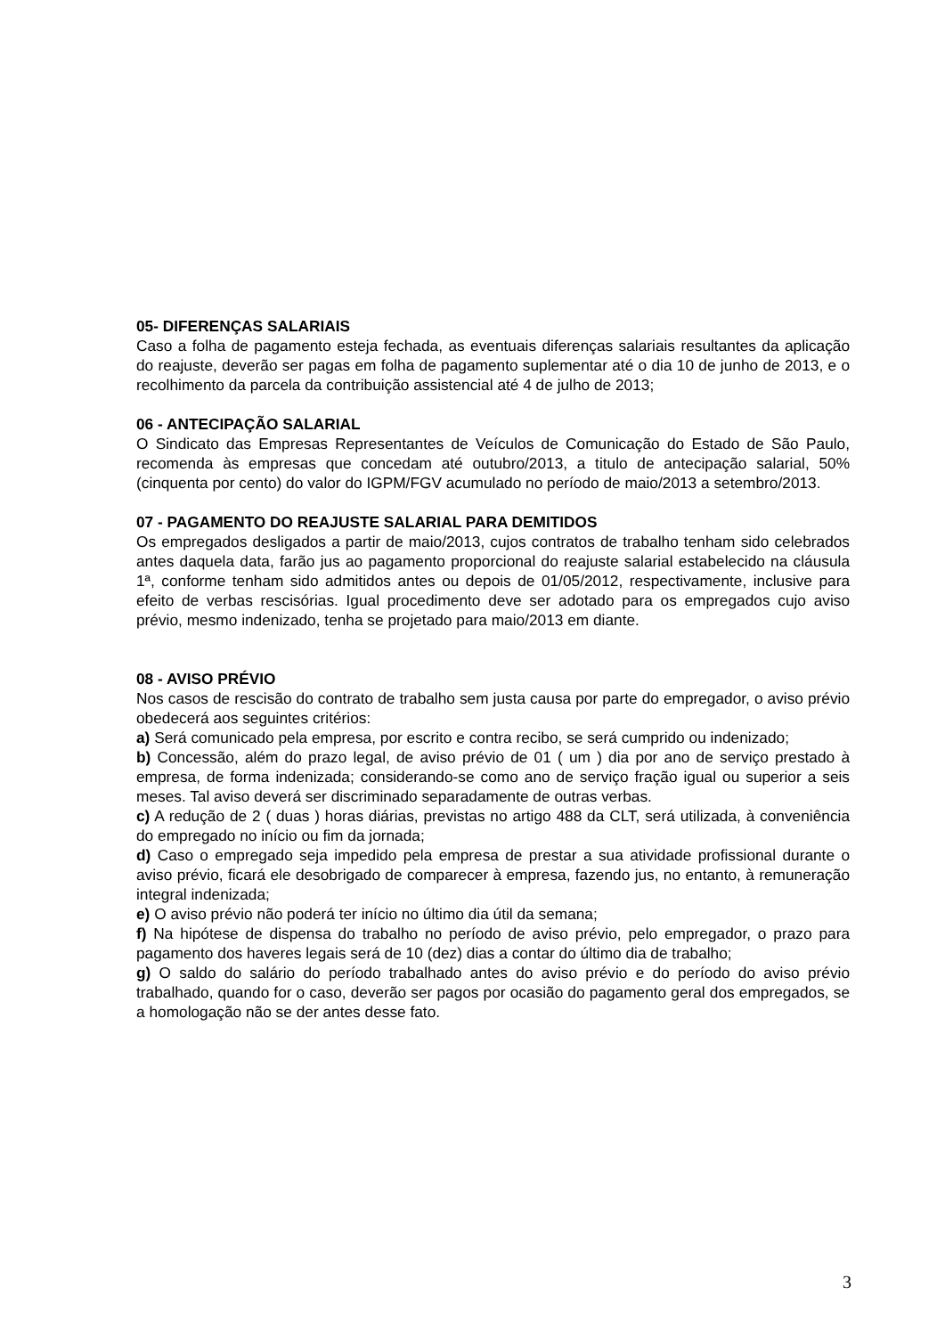05- DIFERENÇAS SALARIAIS
Caso a folha de pagamento esteja fechada, as eventuais diferenças salariais resultantes da aplicação do reajuste, deverão ser pagas em folha de pagamento suplementar até o dia 10 de junho de 2013, e o recolhimento da parcela da contribuição assistencial até 4 de julho de 2013;
06 - ANTECIPAÇÃO SALARIAL
O Sindicato das Empresas Representantes de Veículos de Comunicação do Estado de São Paulo, recomenda às empresas que concedam até outubro/2013, a titulo de antecipação salarial, 50% (cinquenta por cento) do valor do IGPM/FGV acumulado no período de maio/2013 a setembro/2013.
07 - PAGAMENTO DO REAJUSTE SALARIAL PARA DEMITIDOS
Os empregados desligados a partir de maio/2013, cujos contratos de trabalho tenham sido celebrados antes daquela data, farão jus ao pagamento proporcional do reajuste salarial estabelecido na cláusula 1ª, conforme tenham sido admitidos antes ou depois de 01/05/2012, respectivamente, inclusive para efeito de verbas rescisórias. Igual procedimento deve ser adotado para os empregados cujo aviso prévio, mesmo indenizado, tenha se projetado para maio/2013 em diante.
08 - AVISO PRÉVIO
Nos casos de rescisão do contrato de trabalho sem justa causa por parte do empregador, o aviso prévio obedecerá aos seguintes critérios:
a) Será comunicado pela empresa, por escrito e contra recibo, se será cumprido ou indenizado;
b) Concessão, além do prazo legal, de aviso prévio de 01 ( um ) dia por ano de serviço prestado à empresa, de forma indenizada; considerando-se como ano de serviço fração igual ou superior a seis meses. Tal aviso deverá ser discriminado separadamente de outras verbas.
c) A redução de 2 ( duas ) horas diárias, previstas no artigo 488 da CLT, será utilizada, à conveniência do empregado no início ou fim da jornada;
d) Caso o empregado seja impedido pela empresa de prestar a sua atividade profissional durante o aviso prévio, ficará ele desobrigado de comparecer à empresa, fazendo jus, no entanto, à remuneração integral indenizada;
e) O aviso prévio não poderá ter início no último dia útil da semana;
f) Na hipótese de dispensa do trabalho no período de aviso prévio, pelo empregador, o prazo para pagamento dos haveres legais será de 10 (dez) dias a contar do último dia de trabalho;
g) O saldo do salário do período trabalhado antes do aviso prévio e do período do aviso prévio trabalhado, quando for o caso, deverão ser pagos por ocasião do pagamento geral dos empregados, se a homologação não se der antes desse fato.
3